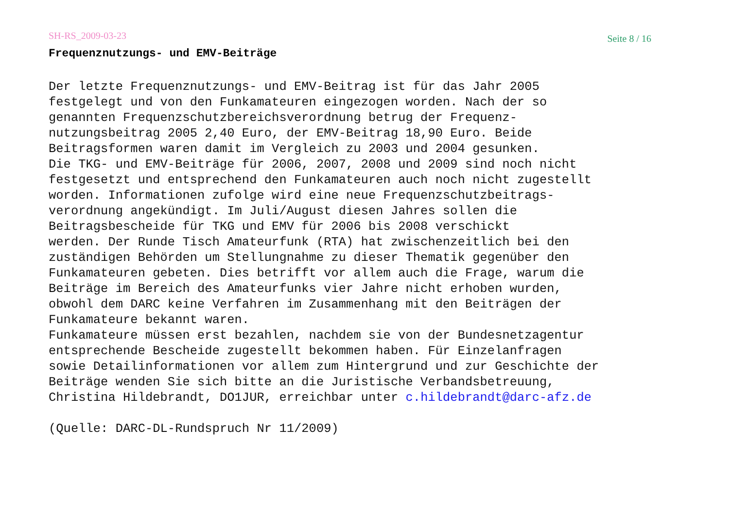SH-RS_2009-03-23 Seite 8 / 16
Frequenznutzungs- und EMV-Beiträge
Der letzte Frequenznutzungs- und EMV-Beitrag ist für das Jahr 2005 festgelegt und von den Funkamateuren eingezogen worden. Nach der so genannten Frequenzschutzbereichsverordnung betrug der Frequenz- nutzungsbeitrag 2005 2,40 Euro, der EMV-Beitrag 18,90 Euro. Beide Beitragsformen waren damit im Vergleich zu 2003 und 2004 gesunken. Die TKG- und EMV-Beiträge für 2006, 2007, 2008 und 2009 sind noch nicht festgesetzt und entsprechend den Funkamateuren auch noch nicht zugestellt worden. Informationen zufolge wird eine neue Frequenzschutzbeitrags- verordnung angekündigt. Im Juli/August diesen Jahres sollen die Beitragsbescheide für TKG und EMV für 2006 bis 2008 verschickt werden. Der Runde Tisch Amateurfunk (RTA) hat zwischenzeitlich bei den zuständigen Behörden um Stellungnahme zu dieser Thematik gegenüber den Funkamateuren gebeten. Dies betrifft vor allem auch die Frage, warum die Beiträge im Bereich des Amateurfunks vier Jahre nicht erhoben wurden, obwohl dem DARC keine Verfahren im Zusammenhang mit den Beiträgen der Funkamateure bekannt waren. Funkamateure müssen erst bezahlen, nachdem sie von der Bundesnetzagentur entsprechende Bescheide zugestellt bekommen haben. Für Einzelanfragen sowie Detailinformationen vor allem zum Hintergrund und zur Geschichte der Beiträge wenden Sie sich bitte an die Juristische Verbandsbetreuung, Christina Hildebrandt, DO1JUR, erreichbar unter c.hildebrandt@darc-afz.de (Quelle: DARC-DL-Rundspruch Nr 11/2009)